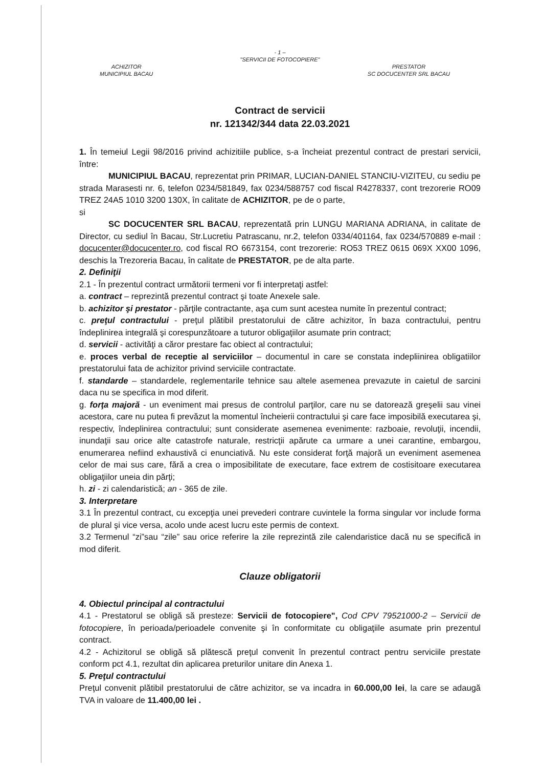- 1 –
"SERVICII DE FOTOCOPIERE"
ACHIZITOR
MUNICIPIUL BACAU
PRESTATOR
SC DOCUCENTER SRL BACAU
Contract de servicii
nr. 121342/344 data 22.03.2021
1. În temeiul Legii 98/2016 privind achizitiile publice, s-a încheiat prezentul contract de prestari servicii, între:
MUNICIPIUL BACAU, reprezentat prin PRIMAR, LUCIAN-DANIEL STANCIU-VIZITEU, cu sediu pe strada Marasesti nr. 6, telefon 0234/581849, fax 0234/588757 cod fiscal R4278337, cont trezorerie RO09 TREZ 24A5 1010 3200 130X, în calitate de ACHIZITOR, pe de o parte,
si
SC DOCUCENTER SRL BACAU, reprezentată prin LUNGU MARIANA ADRIANA, in calitate de Director, cu sediul în Bacau, Str.Lucretiu Patrascanu, nr.2, telefon 0334/401164, fax 0234/570889 e-mail : docucenter@docucenter.ro, cod fiscal RO 6673154, cont trezorerie: RO53 TREZ 0615 069X XX00 1096, deschis la Trezoreria Bacau, în calitate de PRESTATOR, pe de alta parte.
2. Definiţii
2.1 - În prezentul contract următorii termeni vor fi interpretaţi astfel:
a. contract – reprezintă prezentul contract şi toate Anexele sale.
b. achizitor şi prestator - părţile contractante, aşa cum sunt acestea numite în prezentul contract;
c. preţul contractului - preţul plătibil prestatorului de către achizitor, în baza contractului, pentru îndeplinirea integrală şi corespunzătoare a tuturor obligaţiilor asumate prin contract;
d. servicii - activităţi a căror prestare fac obiect al contractului;
e. proces verbal de receptie al serviciilor – documentul in care se constata indepliinirea obligatiilor prestatorului fata de achizitor privind serviciile contractate.
f. standarde – standardele, reglementarile tehnice sau altele asemenea prevazute in caietul de sarcini daca nu se specifica in mod diferit.
g. forţa majoră - un eveniment mai presus de controlul parţilor, care nu se datorează greşelii sau vinei acestora, care nu putea fi prevăzut la momentul încheierii contractului şi care face imposibilă executarea şi, respectiv, îndeplinirea contractului; sunt considerate asemenea evenimente: razboaie, revoluţii, incendii, inundaţii sau orice alte catastrofe naturale, restricţii apărute ca urmare a unei carantine, embargou, enumerarea nefiind exhaustivă ci enunciativă. Nu este considerat forţă majoră un eveniment asemenea celor de mai sus care, fără a crea o imposibilitate de executare, face extrem de costisitoare executarea obligaţiilor uneia din părţi;
h. zi - zi calendaristică; an - 365 de zile.
3. Interpretare
3.1 În prezentul contract, cu excepţia unei prevederi contrare cuvintele la forma singular vor include forma de plural şi vice versa, acolo unde acest lucru este permis de context.
3.2 Termenul “zi”sau “zile” sau orice referire la zile reprezintă zile calendaristice dacă nu se specifică in mod diferit.
Clauze obligatorii
4. Obiectul principal al contractului
4.1 - Prestatorul se obligă să presteze: Servicii de fotocopiere", Cod CPV 79521000-2 – Servicii de fotocopiere, în perioada/perioadele convenite şi în conformitate cu obligaţiile asumate prin prezentul contract.
4.2 - Achizitorul se obligă să plătescă preţul convenit în prezentul contract pentru serviciile prestate conform pct 4.1, rezultat din aplicarea preturilor unitare din Anexa 1.
5. Preţul contractului
Preţul convenit plătibil prestatorului de către achizitor, se va incadra in 60.000,00 lei, la care se adaugă TVA in valoare de 11.400,00 lei .